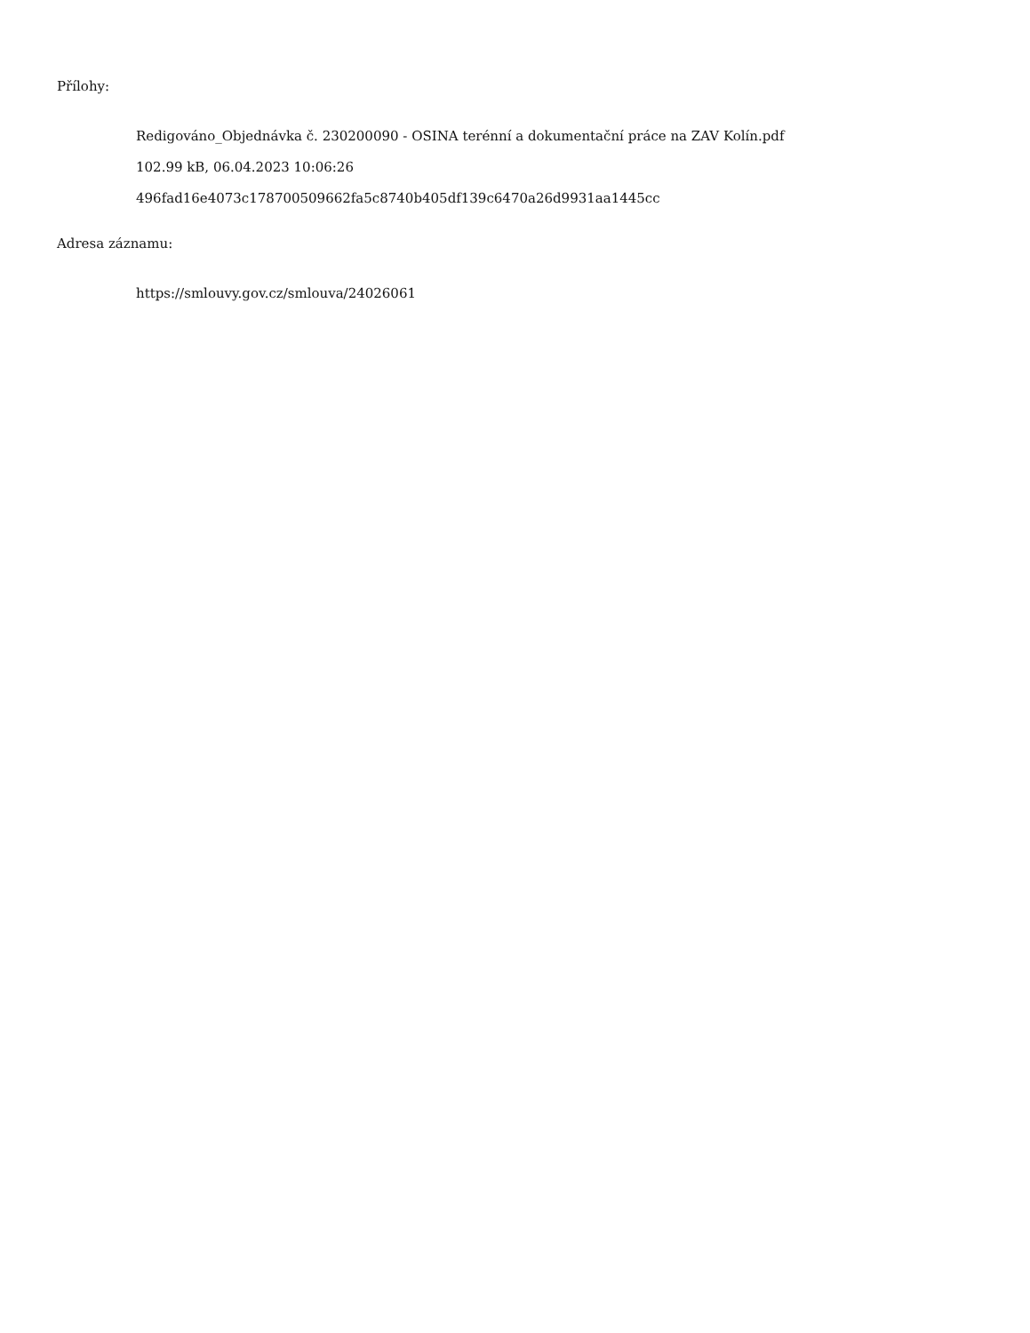Přílohy:
Redigováno_Objednávka č. 230200090 - OSINA terénní a dokumentační práce na ZAV Kolín.pdf
102.99 kB, 06.04.2023 10:06:26
496fad16e4073c178700509662fa5c8740b405df139c6470a26d9931aa1445cc
Adresa záznamu:
https://smlouvy.gov.cz/smlouva/24026061